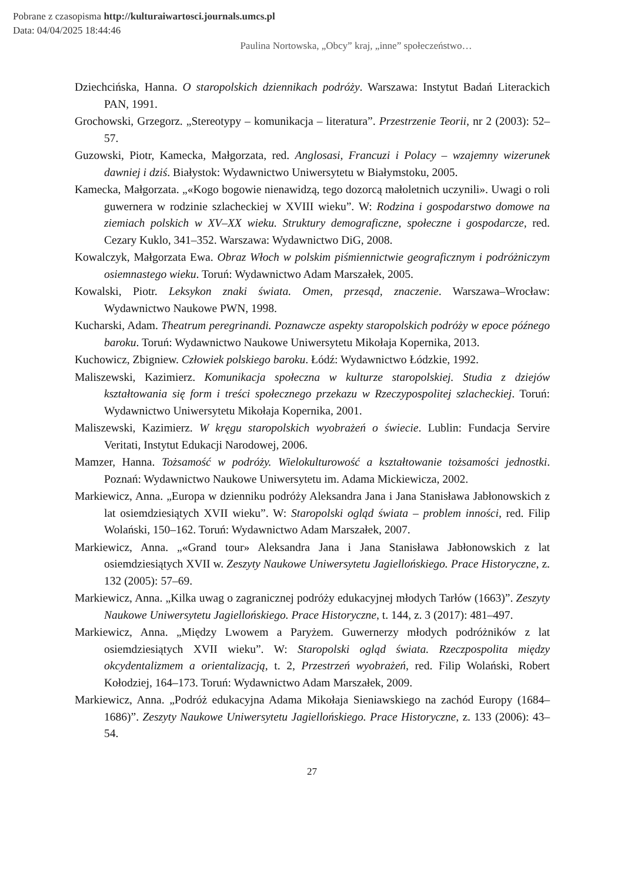Pobrane z czasopisma http://kulturaiwartosci.journals.umcs.pl
Data: 04/04/2025 18:44:46
Paulina Nortowska, „Obcy” kraj, „inne” społeczeństwo…
Dziechcińska, Hanna. O staropolskich dziennikach podróży. Warszawa: Instytut Badań Literackich PAN, 1991.
Grochowski, Grzegorz. „Stereotypy – komunikacja – literatura”. Przestrzenie Teorii, nr 2 (2003): 52–57.
Guzowski, Piotr, Kamecka, Małgorzata, red. Anglosasi, Francuzi i Polacy – wzajemny wizerunek dawniej i dziś. Białystok: Wydawnictwo Uniwersytetu w Białymstoku, 2005.
Kamecka, Małgorzata. „«Kogo bogowie nienawidzą, tego dozorcą małoletnich uczynili». Uwagi o roli guwernera w rodzinie szlacheckiej w XVIII wieku”. W: Rodzina i gospodarstwo domowe na ziemiach polskich w XV–XX wieku. Struktury demograficzne, społeczne i gospodarcze, red. Cezary Kuklo, 341–352. Warszawa: Wydawnictwo DiG, 2008.
Kowalczyk, Małgorzata Ewa. Obraz Włoch w polskim piśmiennictwie geograficznym i podróżniczym osiemnastego wieku. Toruń: Wydawnictwo Adam Marszałek, 2005.
Kowalski, Piotr. Leksykon znaki świata. Omen, przesąd, znaczenie. Warszawa–Wrocław: Wydawnictwo Naukowe PWN, 1998.
Kucharski, Adam. Theatrum peregrinandi. Poznawcze aspekty staropolskich podróży w epoce późnego baroku. Toruń: Wydawnictwo Naukowe Uniwersytetu Mikołaja Kopernika, 2013.
Kuchowicz, Zbigniew. Człowiek polskiego baroku. Łódź: Wydawnictwo Łódzkie, 1992.
Maliszewski, Kazimierz. Komunikacja społeczna w kulturze staropolskiej. Studia z dziejów kształtowania się form i treści społecznego przekazu w Rzeczypospolitej szlacheckiej. Toruń: Wydawnictwo Uniwersytetu Mikołaja Kopernika, 2001.
Maliszewski, Kazimierz. W kręgu staropolskich wyobrażeń o świecie. Lublin: Fundacja Servire Veritati, Instytut Edukacji Narodowej, 2006.
Mamzer, Hanna. Tożsamość w podróży. Wielokulturowość a kształtowanie tożsamości jednostki. Poznań: Wydawnictwo Naukowe Uniwersytetu im. Adama Mickiewicza, 2002.
Markiewicz, Anna. „Europa w dzienniku podróży Aleksandra Jana i Jana Stanisława Jabłonowskich z lat osiemdziesiątych XVII wieku”. W: Staropolski ogląd świata – problem inności, red. Filip Wolański, 150–162. Toruń: Wydawnictwo Adam Marszałek, 2007.
Markiewicz, Anna. „«Grand tour» Aleksandra Jana i Jana Stanisława Jabłonowskich z lat osiemdziesiątych XVII w. Zeszyty Naukowe Uniwersytetu Jagiellońskiego. Prace Historyczne, z. 132 (2005): 57–69.
Markiewicz, Anna. „Kilka uwag o zagranicznej podróży edukacyjnej młodych Tarłów (1663)”. Zeszyty Naukowe Uniwersytetu Jagiellońskiego. Prace Historyczne, t. 144, z. 3 (2017): 481–497.
Markiewicz, Anna. „Między Lwowem a Paryżem. Guwernerzy młodych podróżników z lat osiemdziesiątych XVII wieku”. W: Staropolski ogląd świata. Rzeczpospolita między okcydentalizmem a orientalizacją, t. 2, Przestrzeń wyobrażeń, red. Filip Wolański, Robert Kołodziej, 164–173. Toruń: Wydawnictwo Adam Marszałek, 2009.
Markiewicz, Anna. „Podróż edukacyjna Adama Mikołaja Sieniawskiego na zachód Europy (1684–1686)”. Zeszyty Naukowe Uniwersytetu Jagiellońskiego. Prace Historyczne, z. 133 (2006): 43–54.
27